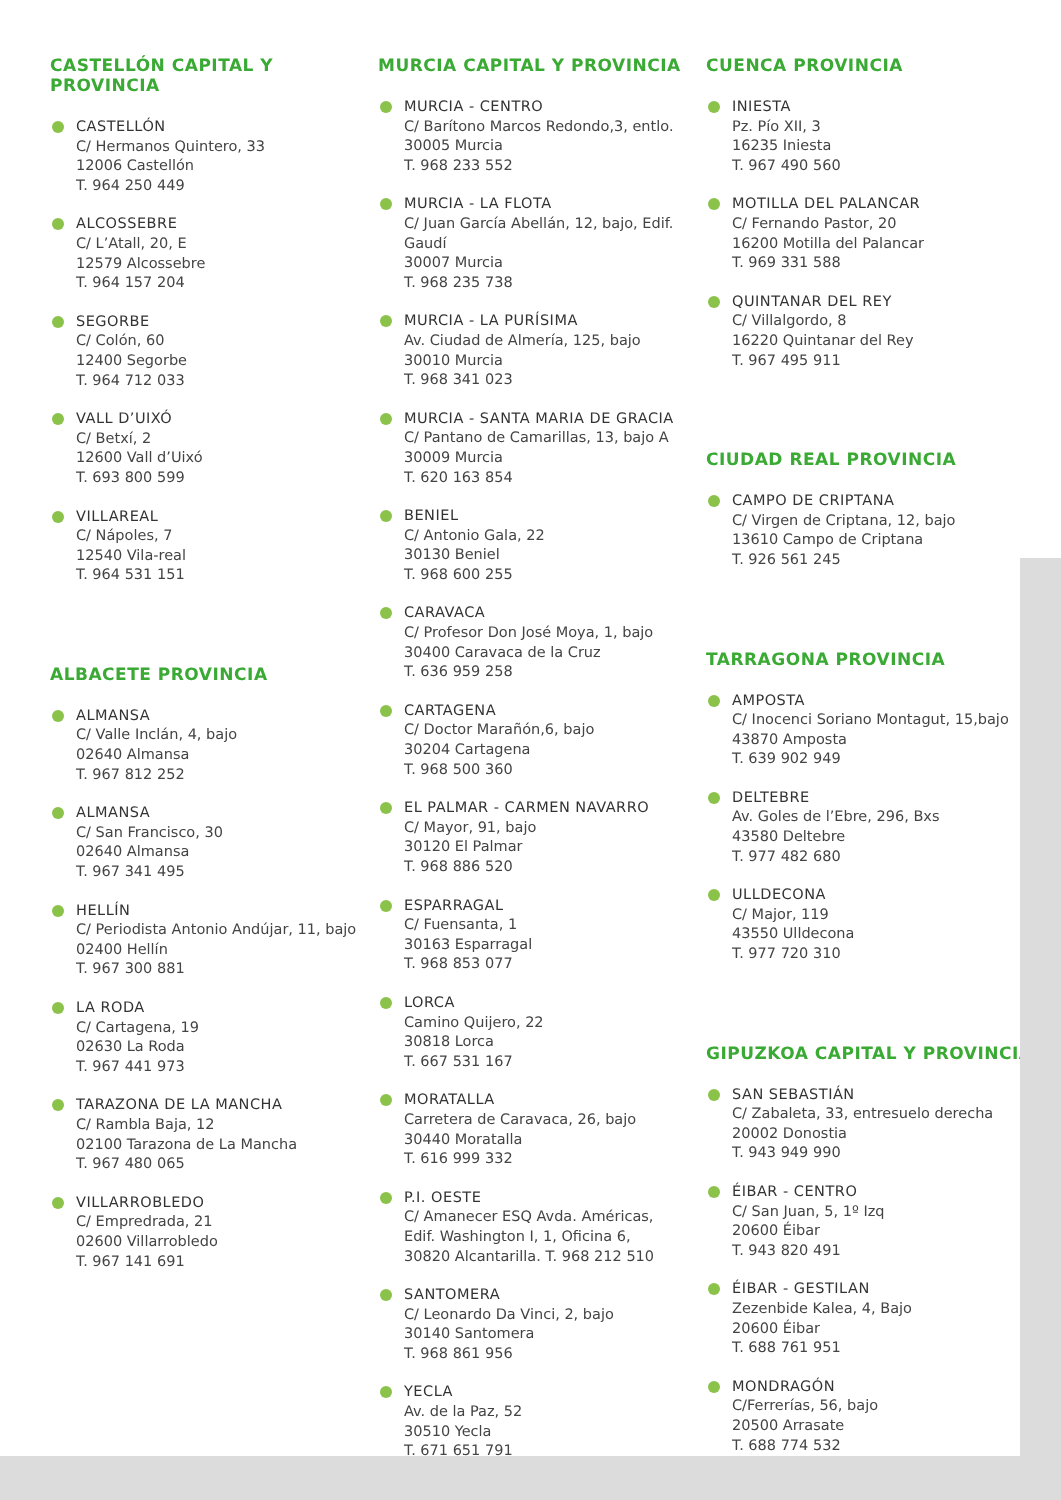CASTELLÓN CAPITAL Y PROVINCIA
CASTELLÓN
C/ Hermanos Quintero, 33
12006 Castellón
T. 964 250 449
ALCOSSEBRE
C/ L’Atall, 20, E
12579 Alcossebre
T. 964 157 204
SEGORBE
C/ Colón, 60
12400 Segorbe
T. 964 712 033
VALL D’UIXÓ
C/ Betxí, 2
12600 Vall d’Uixó
T. 693 800 599
VILLAREAL
C/ Nápoles, 7
12540 Vila-real
T. 964 531 151
ALBACETE PROVINCIA
ALMANSA
C/ Valle Inclán, 4, bajo
02640 Almansa
T. 967 812 252
ALMANSA
C/ San Francisco, 30
02640 Almansa
T. 967 341 495
HELLÍN
C/ Periodista Antonio Andújar, 11, bajo
02400 Hellín
T. 967 300 881
LA RODA
C/ Cartagena, 19
02630 La Roda
T. 967 441 973
TARAZONA DE LA MANCHA
C/ Rambla Baja, 12
02100 Tarazona de La Mancha
T. 967 480 065
VILLARROBLEDO
C/ Empredrada, 21
02600 Villarrobledo
T. 967 141 691
MURCIA CAPITAL Y PROVINCIA
MURCIA - CENTRO
C/ Barítono Marcos Redondo,3, entlo.
30005 Murcia
T. 968 233 552
MURCIA - LA FLOTA
C/ Juan García Abellán, 12, bajo, Edif. Gaudí
30007 Murcia
T. 968 235 738
MURCIA - LA PURÍSIMA
Av. Ciudad de Almería, 125, bajo
30010 Murcia
T. 968 341 023
MURCIA - SANTA MARIA DE GRACIA
C/ Pantano de Camarillas, 13, bajo A
30009 Murcia
T. 620 163 854
BENIEL
C/ Antonio Gala, 22
30130 Beniel
T. 968 600 255
CARAVACA
C/ Profesor Don José Moya, 1, bajo
30400 Caravaca de la Cruz
T. 636 959 258
CARTAGENA
C/ Doctor Marañón,6, bajo
30204 Cartagena
T. 968 500 360
EL PALMAR - CARMEN NAVARRO
C/ Mayor, 91, bajo
30120 El Palmar
T. 968 886 520
ESPARRAGAL
C/ Fuensanta, 1
30163 Esparragal
T. 968 853 077
LORCA
Camino Quijero, 22
30818 Lorca
T. 667 531 167
MORATALLA
Carretera de Caravaca, 26, bajo
30440 Moratalla
T. 616 999 332
P.I. OESTE
C/ Amanecer ESQ Avda. Américas,
Edif. Washington I, 1, Oficina 6,
30820 Alcantarilla. T. 968 212 510
SANTOMERA
C/ Leonardo Da Vinci, 2, bajo
30140 Santomera
T. 968 861 956
YECLA
Av. de la Paz, 52
30510 Yecla
T. 671 651 791
CUENCA PROVINCIA
INIESTA
Pz. Pío XII, 3
16235 Iniesta
T. 967 490 560
MOTILLA DEL PALANCAR
C/ Fernando Pastor, 20
16200 Motilla del Palancar
T. 969 331 588
QUINTANAR DEL REY
C/ Villalgordo, 8
16220 Quintanar del Rey
T. 967 495 911
CIUDAD REAL PROVINCIA
CAMPO DE CRIPTANA
C/ Virgen de Criptana, 12, bajo
13610 Campo de Criptana
T. 926 561 245
TARRAGONA PROVINCIA
AMPOSTA
C/ Inocenci Soriano Montagut, 15,bajo
43870 Amposta
T. 639 902 949
DELTEBRE
Av. Goles de l’Ebre, 296, Bxs
43580 Deltebre
T. 977 482 680
ULLDECONA
C/ Major, 119
43550 Ulldecona
T. 977 720 310
GIPUZKOA CAPITAL Y PROVINCIA
SAN SEBASTIÁN
C/ Zabaleta, 33, entresuelo derecha
20002 Donostia
T. 943 949 990
ÉIBAR - CENTRO
C/ San Juan, 5, 1º Izq
20600 Éibar
T. 943 820 491
ÉIBAR - GESTILAN
Zezenbide Kalea, 4, Bajo
20600 Éibar
T. 688 761 951
MONDRAGÓN
C/Ferrerías, 56, bajo
20500 Arrasate
T. 688 774 532